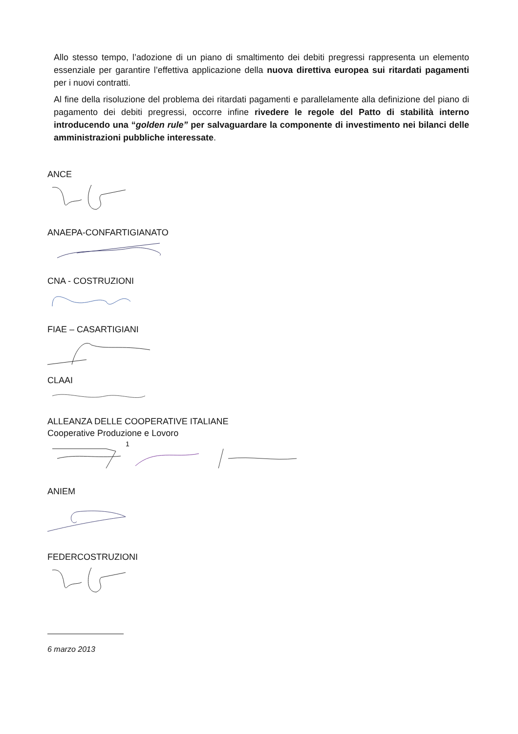Allo stesso tempo, l’adozione di un piano di smaltimento dei debiti pregressi rappresenta un elemento essenziale per garantire l’effettiva applicazione della nuova direttiva europea sui ritardati pagamenti per i nuovi contratti.
Al fine della risoluzione del problema dei ritardati pagamenti e parallelamente alla definizione del piano di pagamento dei debiti pregressi, occorre infine rivedere le regole del Patto di stabilità interno introducendo una “golden rule” per salvaguardare la componente di investimento nei bilanci delle amministrazioni pubbliche interessate.
ANCE
ANAEPA-CONFARTIGIANATO
CNA - COSTRUZIONI
FIAE – CASARTIGIANI
CLAAI
ALLEANZA DELLE COOPERATIVE ITALIANE
Cooperative Produzione e Lovoro
1
ANIEM
FEDERCOSTRUZIONI
6 marzo 2013